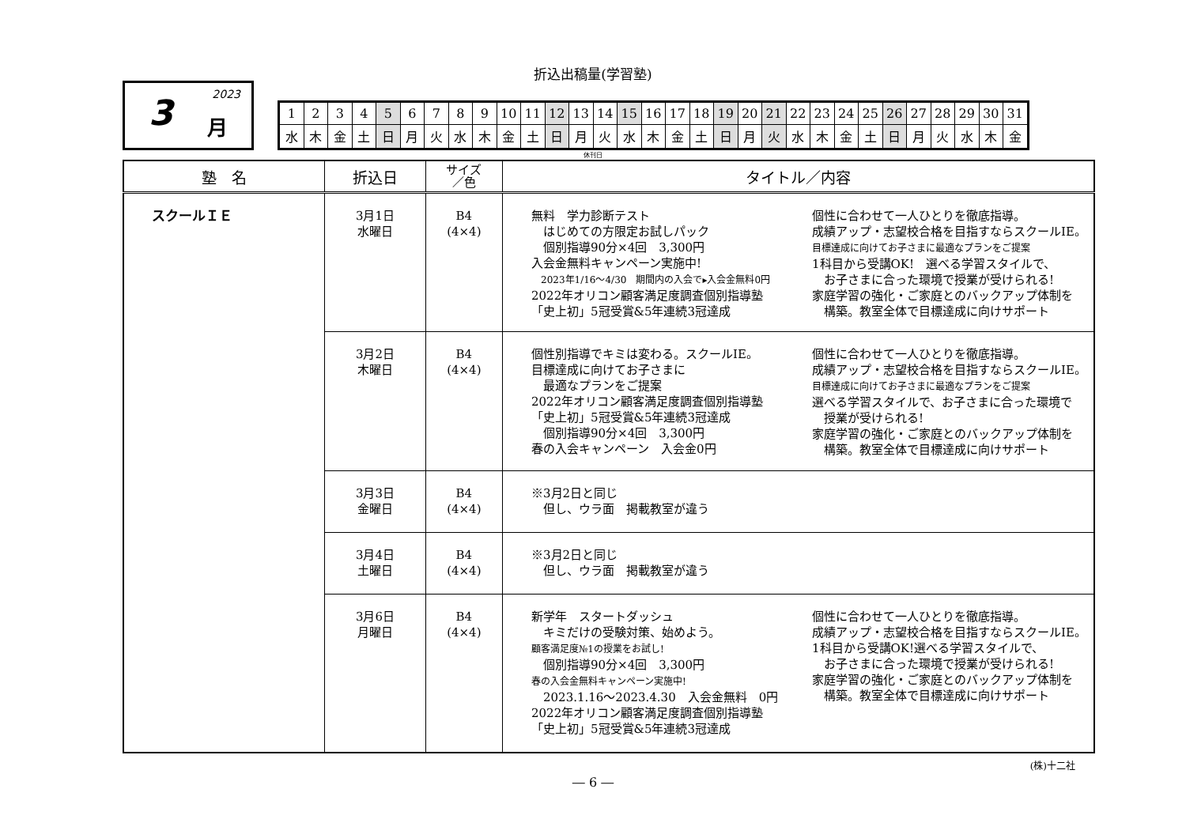折込出稿量(学習塾)
3 2023
月
| 1 | 2 | 3 | 4 | 5 | 6 | 7 | 8 | 9 | 10 | 11 | 12 | 13 | 14 | 15 | 16 | 17 | 18 | 19 | 20 | 21 | 22 | 23 | 24 | 25 | 26 | 27 | 28 | 29 | 30 | 31 |
| 水 | 木 | 金 | 土 | 日 | 月 | 火 | 水 | 木 | 金 | 土 | 日 | 月 | 火 | 水 | 木 | 金 | 土 | 日 | 月 | 火 | 水 | 木 | 金 | 土 | 日 | 月 | 火 | 水 | 木 | 金 |
休刊日
| 塾 名 | 折込日 | サイズ ／色 | タイトル／内容 |
| --- | --- | --- | --- |
| スクールＩＥ | 3月1日 水曜日 | B4 (4×4) | 無料 学力診断テスト はじめての方限定お試しパック 個別指導90分×4回 3,300円 入会金無料キャンペーン実施中! 2023年1/16～4/30 期間内の入会で▸入会金無料0円 2022年オリコン顧客満足度調査個別指導塾 「史上初」5冠受賞&5年連続3冠達成 個性に合わせて一人ひとりを徹底指導。 成績アップ・志望校合格を目指すならスクールIE。 目標達成に向けてお子さまに最適なプランをご提案 1科目から受講OK! 選べる学習スタイルで、 お子さまに合った環境で授業が受けられる! 家庭学習の強化・ご家庭とのバックアップ体制を 構築。教室全体で目標達成に向けサポート |
| | 3月2日 木曜日 | B4 (4×4) | 個性別指導でキミは変わる。スクールIE。 目標達成に向けてお子さまに 最適なプランをご提案 2022年オリコン顧客満足度調査個別指導塾 「史上初」5冠受賞&5年連続3冠達成 個別指導90分×4回 3,300円 春の入会キャンペーン 入会金0円 個性に合わせて一人ひとりを徹底指導。 成績アップ・志望校合格を目指すならスクールIE。 目標達成に向けてお子さまに最適なプランをご提案 選べる学習スタイルで、お子さまに合った環境で 授業が受けられる! 家庭学習の強化・ご家庭とのバックアップ体制を 構築。教室全体で目標達成に向けサポート |
| | 3月3日 金曜日 | B4 (4×4) | ※3月2日と同じ 但し、ウラ面 掲載教室が違う |
| | 3月4日 土曜日 | B4 (4×4) | ※3月2日と同じ 但し、ウラ面 掲載教室が違う |
| | 3月6日 月曜日 | B4 (4×4) | 新学年 スタートダッシュ キミだけの受験対策、始めよう。 顧客満足度№1の授業をお試し! 個別指導90分×4回 3,300円 春の入会金無料キャンペーン実施中! 2023.1.16～2023.4.30 入会金無料 0円 2022年オリコン顧客満足度調査個別指導塾 「史上初」5冠受賞&5年連続3冠達成 個性に合わせて一人ひとりを徹底指導。 成績アップ・志望校合格を目指すならスクールIE。 1科目から受講OK!選べる学習スタイルで、 お子さまに合った環境で授業が受けられる! 家庭学習の強化・ご家庭とのバックアップ体制を 構築。教室全体で目標達成に向けサポート |
(株)十二社
― 6 ―